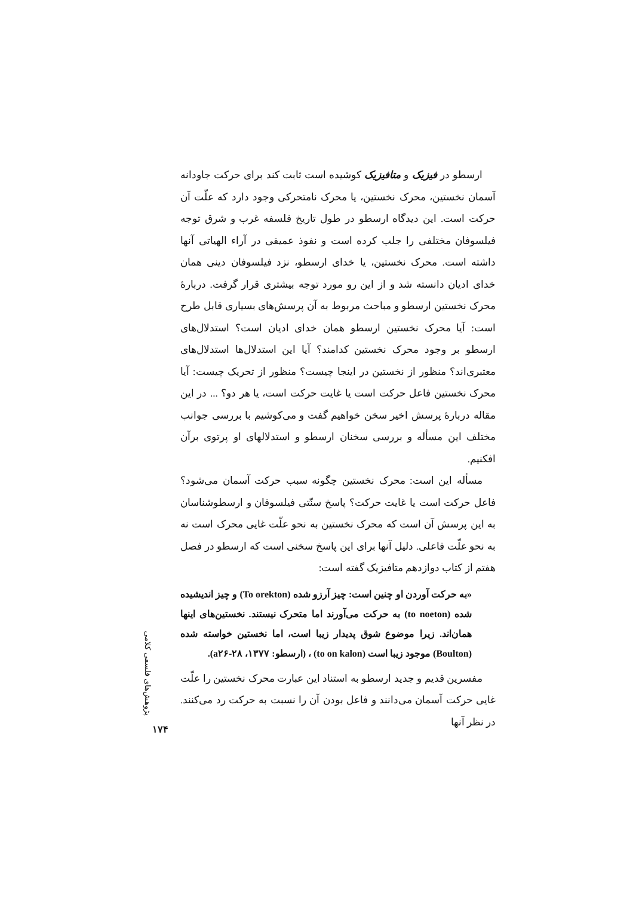ارسطو در فیزیک و متافیزیک کوشیده است ثابت کند برای حرکت جاودانه آسمان نخستین، محرک نخستین، یا محرک نامتحرکی وجود دارد که علّت آن حرکت است. این دیدگاه ارسطو در طول تاریخ فلسفه غرب و شرق توجه فیلسوفان مختلفی را جلب کرده است و نفوذ عمیقی در آراء الهیاتی آنها داشته است. محرک نخستین، یا خدای ارسطو، نزد فیلسوفان دینی همان خدای ادیان دانسته شد و از این رو مورد توجه بیشتری قرار گرفت. دربارهٔ محرک نخستین ارسطو و مباحث مربوط به آن پرسش‌های بسیاری قابل طرح است: آیا محرک نخستین ارسطو همان خدای ادیان است؟ استدلال‌های ارسطو بر وجود محرک نخستین کدامند؟ آیا این استدلال‌ها استدلال‌های معتبری‌اند؟ منظور از نخستین در اینجا چیست؟ منظور از تحریک چیست: آیا محرک نخستین فاعل حرکت است یا غایت حرکت است، یا هر دو؟ ... در این مقاله دربارهٔ پرسش اخیر سخن خواهیم گفت و می‌کوشیم با بررسی جوانب مختلف این مسأله و بررسی سخنان ارسطو و استدلالهای او پرتوی برآن افکنیم.
مسأله این است: محرک نخستین چگونه سبب حرکت آسمان می‌شود؟ فاعل حرکت است یا غایت حرکت؟ پاسخ سنّتی فیلسوفان و ارسطوشناسان به این پرسش آن است که محرک نخستین به نحو علّت غایی محرک است نه به نحو علّت فاعلی. دلیل آنها برای این پاسخ سخنی است که ارسطو در فصل هفتم از کتاب دوازدهم متافیزیک گفته است:
«به حرکت آوردن او چنین است: چیز آرزو شده (To orekton) و چیز اندیشیده شده (to noeton) به حرکت می‌آورند اما متحرک نیستند. نخستین‌های اینها همان‌اند. زیرا موضوع شوق پدیدار زیبا است، اما نخستین خواسته شده (Boulton) موجود زیبا است (to on kalon) ، (ارسطو: ۱۳۷۷، a۲۶-۲۸).
مفسرین قدیم و جدید ارسطو به استناد این عبارت محرک نخستین را علّت غایی حرکت آسمان می‌دانند و فاعل بودن آن را نسبت به حرکت رد می‌کنند. در نظر آنها
پژوهش‌های فلسفی کلامی
۱۷۴